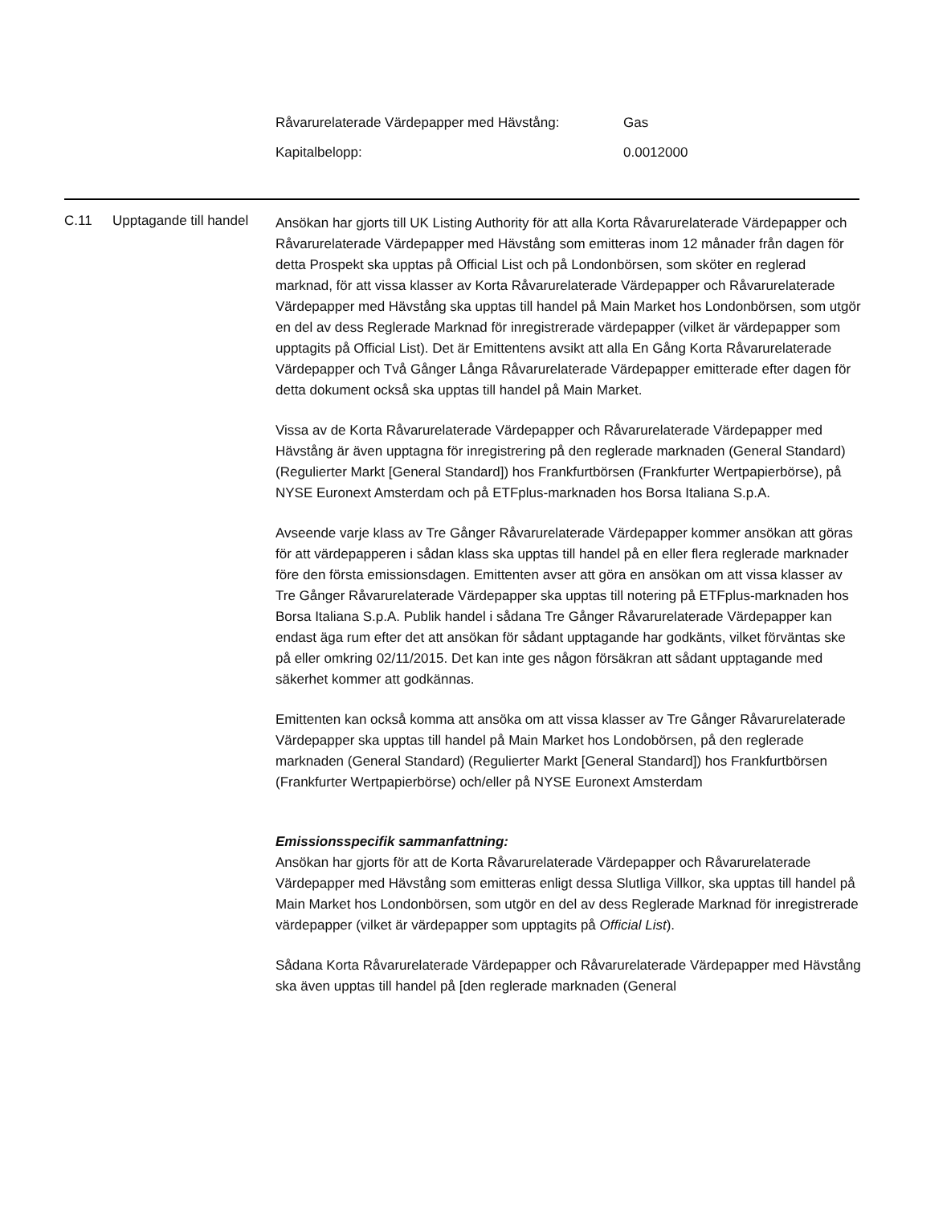| Råvarurelaterade Värdepapper med Hävstång: | Gas |
| Kapitalbelopp: | 0.0012000 |
C.11 Upptagande till handel
Ansökan har gjorts till UK Listing Authority för att alla Korta Råvarurelaterade Värdepapper och Råvarurelaterade Värdepapper med Hävstång som emitteras inom 12 månader från dagen för detta Prospekt ska upptas på Official List och på Londonbörsen, som sköter en reglerad marknad, för att vissa klasser av Korta Råvarurelaterade Värdepapper och Råvarurelaterade Värdepapper med Hävstång ska upptas till handel på Main Market hos Londonbörsen, som utgör en del av dess Reglerade Marknad för inregistrerade värdepapper (vilket är värdepapper som upptagits på Official List). Det är Emittentens avsikt att alla En Gång Korta Råvarurelaterade Värdepapper och Två Gånger Långa Råvarurelaterade Värdepapper emitterade efter dagen för detta dokument också ska upptas till handel på Main Market.
Vissa av de Korta Råvarurelaterade Värdepapper och Råvarurelaterade Värdepapper med Hävstång är även upptagna för inregistrering på den reglerade marknaden (General Standard) (Regulierter Markt [General Standard]) hos Frankfurtbörsen (Frankfurter Wertpapierbörse), på NYSE Euronext Amsterdam och på ETFplus-marknaden hos Borsa Italiana S.p.A.
Avseende varje klass av Tre Gånger Råvarurelaterade Värdepapper kommer ansökan att göras för att värdepapperen i sådan klass ska upptas till handel på en eller flera reglerade marknader före den första emissionsdagen. Emittenten avser att göra en ansökan om att vissa klasser av Tre Gånger Råvarurelaterade Värdepapper ska upptas till notering på ETFplus-marknaden hos Borsa Italiana S.p.A. Publik handel i sådana Tre Gånger Råvarurelaterade Värdepapper kan endast äga rum efter det att ansökan för sådant upptagande har godkänts, vilket förväntas ske på eller omkring 02/11/2015. Det kan inte ges någon försäkran att sådant upptagande med säkerhet kommer att godkännas.
Emittenten kan också komma att ansöka om att vissa klasser av Tre Gånger Råvarurelaterade Värdepapper ska upptas till handel på Main Market hos Londobörsen, på den reglerade marknaden (General Standard) (Regulierter Markt [General Standard]) hos Frankfurtbörsen (Frankfurter Wertpapierbörse) och/eller på NYSE Euronext Amsterdam
Emissionsspecifik sammanfattning:
Ansökan har gjorts för att de Korta Råvarurelaterade Värdepapper och Råvarurelaterade Värdepapper med Hävstång som emitteras enligt dessa Slutliga Villkor, ska upptas till handel på Main Market hos Londonbörsen, som utgör en del av dess Reglerade Marknad för inregistrerade värdepapper (vilket är värdepapper som upptagits på Official List).
Sådana Korta Råvarurelaterade Värdepapper och Råvarurelaterade Värdepapper med Hävstång ska även upptas till handel på [den reglerade marknaden (General